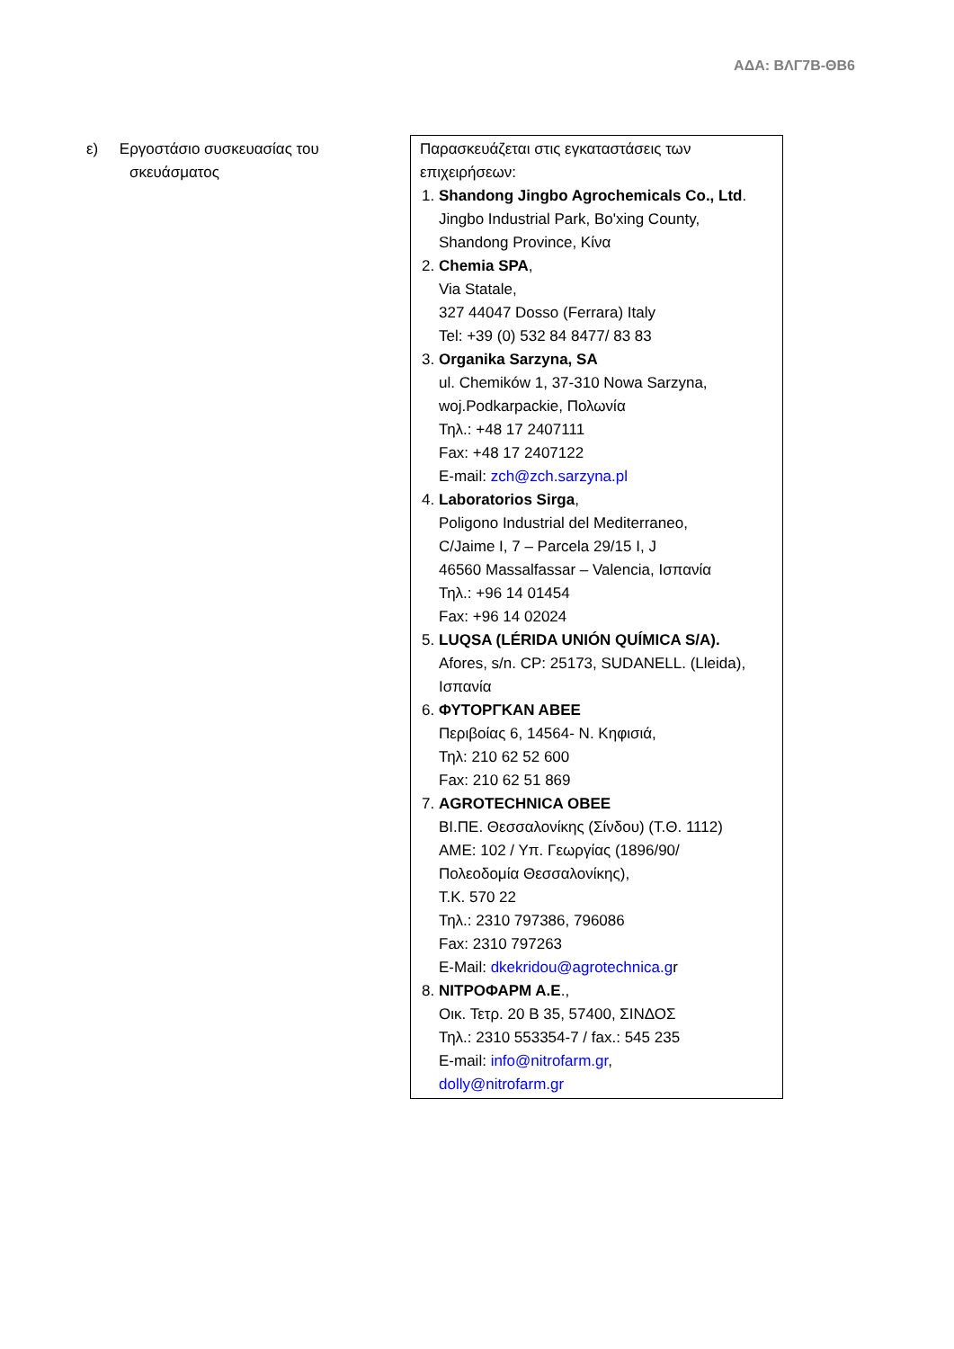ΑΔΑ: ΒΛΓ7Β-ΘΒ6
| ε) Εργοστάσιο συσκευασίας του σκευάσματος | Παρασκευάζεται στις εγκαταστάσεις των επιχειρήσεων: 1. Shandong Jingbo Agrochemicals Co., Ltd . Jingbo Industrial Park, Bo'xing County, Shandong Province, Κίνα 2. Chemia SPA , Via Statale, 327 44047 Dosso (Ferrara) Italy Tel: +39 (0) 532 84 8477/ 83 83 3. Organika Sarzyna, SA ul. Chemików 1, 37-310 Nowa Sarzyna, woj.Podkarpackie, Πολωνία Τηλ.: +48 17 2407111 Fax: +48 17 2407122 E-mail: zch@zch.sarzyna.pl 4. Laboratorios Sirga , Poligono Industrial del Mediterraneo, C/Jaime I, 7 – Parcela 29/15 I, J 46560 Massalfassar – Valencia, Ισπανία Τηλ.: +96 14 01454 Fax: +96 14 02024 5. LUQSA (LÉRIDA UNIÓN QUÍMICA S/A). Afores, s/n. CP: 25173, SUDANELL. (Lleida), Ισπανία 6. ΦΥΤΟΡΓΚΑΝ ΑΒΕΕ Περιβοίας 6, 14564- Ν. Κηφισιά, Τηλ: 210 62 52 600 Fax: 210 62 51 869 7. AGROTECHNICA OBEE ΒΙ.ΠΕ. Θεσσαλονίκης (Σίνδου) (Τ.Θ. 1112) ΑΜΕ: 102 / Υπ. Γεωργίας (1896/90/ Πολεοδομία Θεσσαλονίκης), Τ.Κ. 570 22 Τηλ.: 2310 797386, 796086 Fax: 2310 797263 E-Mail: dkekridou@agrotechnica.g r 8. ΝΙΤΡΟΦΑΡΜ Α.Ε ., Οικ. Τετρ. 20 Β 35, 57400, ΣΙΝΔΟΣ Τηλ.: 2310 553354-7 / fax.: 545 235 E-mail: info@nitrofarm.gr , dolly@nitrofarm.gr |